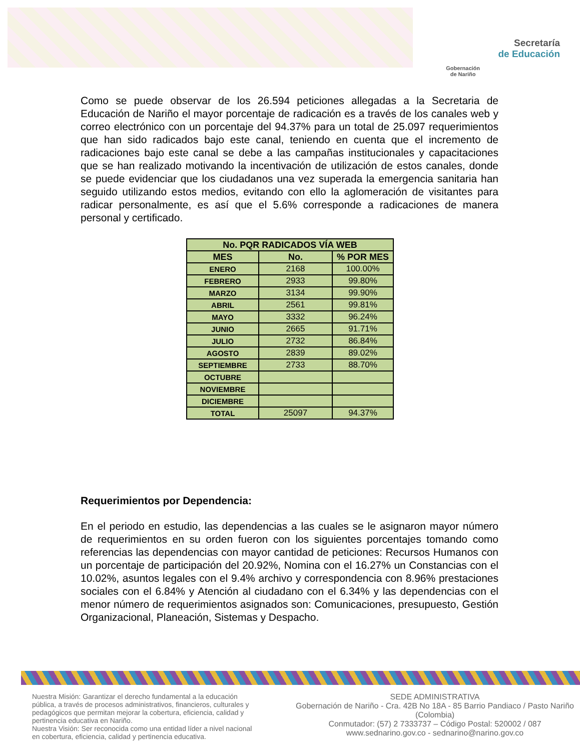Gobernación
de Nariño
Secretaría
de Educación
Como se puede observar de los 26.594 peticiones allegadas a la Secretaria de Educación de Nariño el mayor porcentaje de radicación es a través de los canales web y correo electrónico con un porcentaje del 94.37% para un total de 25.097 requerimientos que han sido radicados bajo este canal, teniendo en cuenta que el incremento de radicaciones bajo este canal se debe a las campañas institucionales y capacitaciones que se han realizado motivando la incentivación de utilización de estos canales, donde se puede evidenciar que los ciudadanos una vez superada la emergencia sanitaria han seguido utilizando estos medios, evitando con ello la aglomeración de visitantes para radicar personalmente, es así que el 5.6% corresponde a radicaciones de manera personal y certificado.
| No. PQR RADICADOS VÍA WEB | | |
| --- | --- | --- |
| MES | No. | % POR MES |
| ENERO | 2168 | 100.00% |
| FEBRERO | 2933 | 99.80% |
| MARZO | 3134 | 99.90% |
| ABRIL | 2561 | 99.81% |
| MAYO | 3332 | 96.24% |
| JUNIO | 2665 | 91.71% |
| JULIO | 2732 | 86.84% |
| AGOSTO | 2839 | 89.02% |
| SEPTIEMBRE | 2733 | 88.70% |
| OCTUBRE | | |
| NOVIEMBRE | | |
| DICIEMBRE | | |
| TOTAL | 25097 | 94.37% |
Requerimientos por Dependencia:
En el periodo en estudio, las dependencias a las cuales se le asignaron mayor número de requerimientos en su orden fueron con los siguientes porcentajes tomando como referencias las dependencias con mayor cantidad de peticiones: Recursos Humanos con un porcentaje de participación del 20.92%, Nomina con el 16.27% un Constancias con el 10.02%, asuntos legales con el 9.4% archivo y correspondencia con 8.96% prestaciones sociales con el 6.84% y Atención al ciudadano con el 6.34% y las dependencias con el menor número de requerimientos asignados son: Comunicaciones, presupuesto, Gestión Organizacional, Planeación, Sistemas y Despacho.
Nuestra Misión: Garantizar el derecho fundamental a la educación pública, a través de procesos administrativos, financieros, culturales y pedagógicos que permitan mejorar la cobertura, eficiencia, calidad y pertinencia educativa en Nariño.
Nuestra Visión: Ser reconocida como una entidad líder a nivel nacional en cobertura, eficiencia, calidad y pertinencia educativa.
SEDE ADMINISTRATIVA
Gobernación de Nariño - Cra. 42B No 18A - 85 Barrio Pandiaco / Pasto Nariño (Colombia)
Conmutador: (57) 2 7333737 – Código Postal: 520002 / 087
www.sednarino.gov.co - sednarino@narino.gov.co